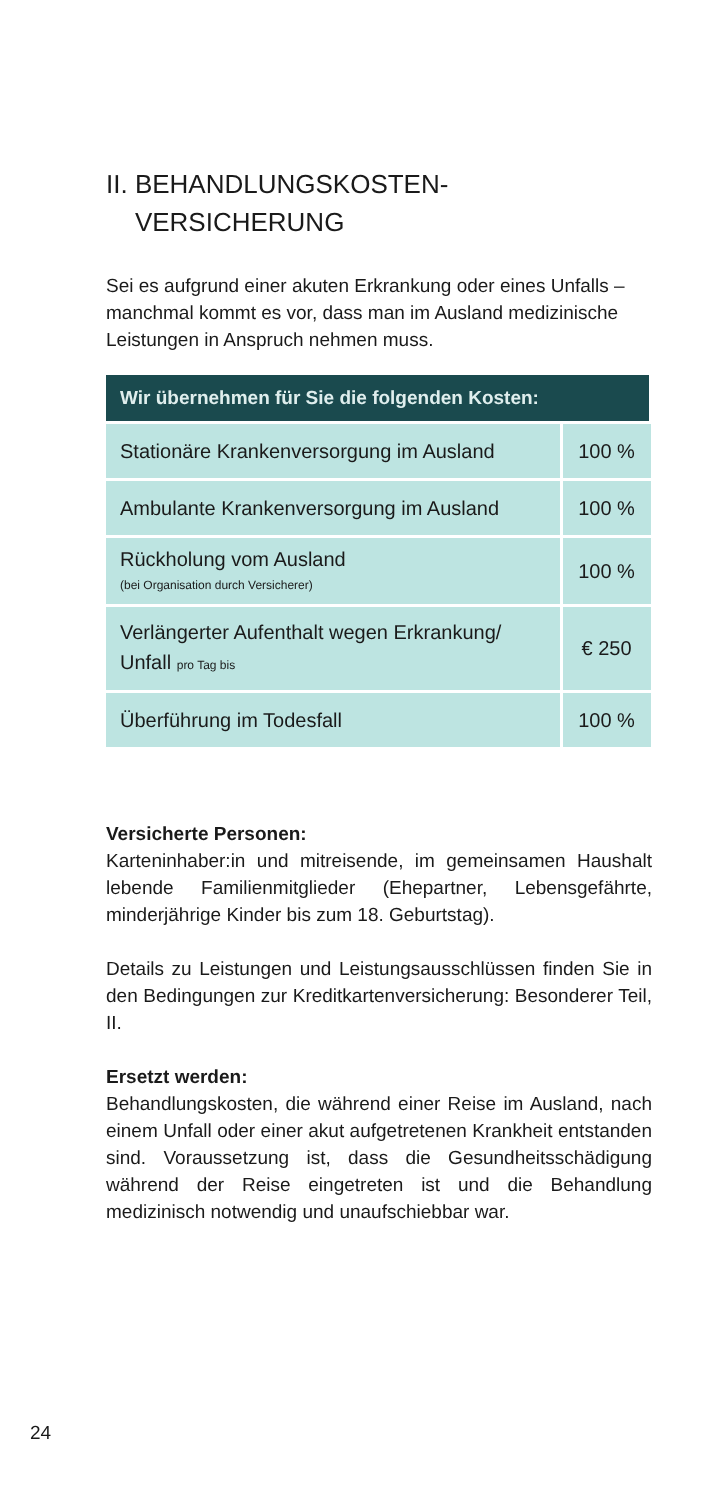II. BEHANDLUNGSKOSTEN-
VERSICHERUNG
Sei es aufgrund einer akuten Erkrankung oder eines Unfalls – manchmal kommt es vor, dass man im Ausland medizinische Leistungen in Anspruch nehmen muss.
| Wir übernehmen für Sie die folgenden Kosten: | |
| --- | --- |
| Stationäre Krankenversorgung im Ausland | 100 % |
| Ambulante Krankenversorgung im Ausland | 100 % |
| Rückholung vom Ausland (bei Organisation durch Versicherer) | 100 % |
| Verlängerter Aufenthalt wegen Erkrankung/ Unfall pro Tag bis | € 250 |
| Überführung im Todesfall | 100 % |
Versicherte Personen:
Karteninhaber:in und mitreisende, im gemeinsamen Haushalt lebende Familienmitglieder (Ehepartner, Lebensgefährte, minderjährige Kinder bis zum 18. Geburtstag).
Details zu Leistungen und Leistungsausschlüssen finden Sie in den Bedingungen zur Kreditkartenversicherung: Besonderer Teil, II.
Ersetzt werden:
Behandlungskosten, die während einer Reise im Ausland, nach einem Unfall oder einer akut aufgetretenen Krankheit entstanden sind. Voraussetzung ist, dass die Gesundheitsschädigung während der Reise eingetreten ist und die Behandlung medizinisch notwendig und unaufschiebbar war.
24